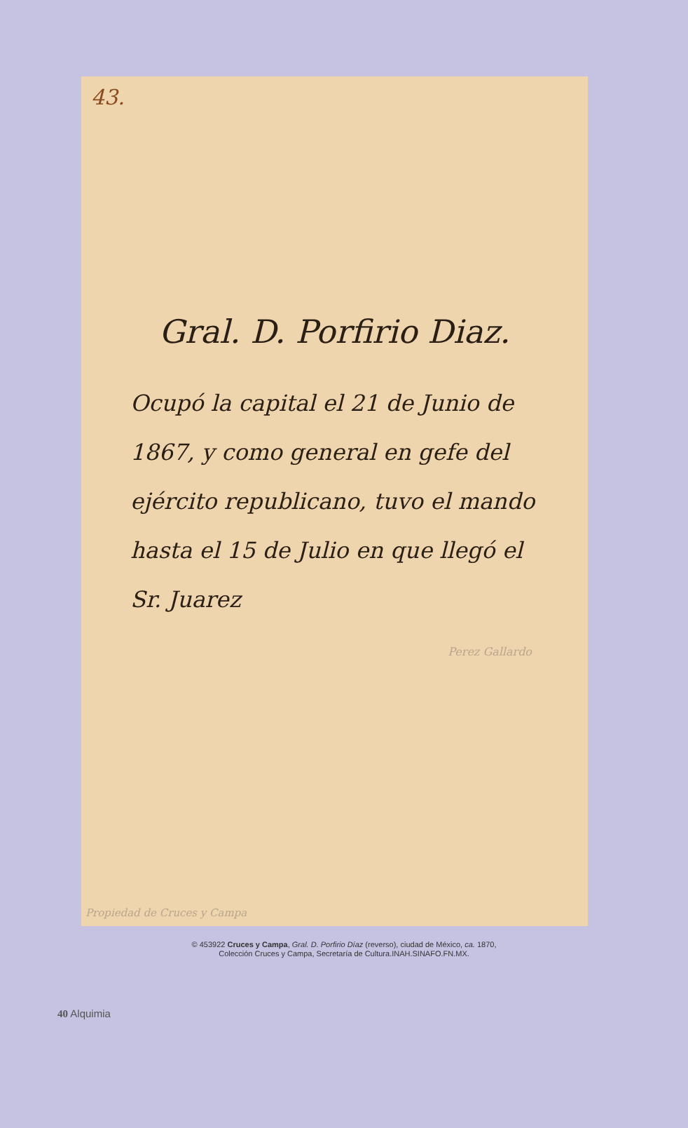43.
Gral. D. Porfirio Diaz.
Ocupó la capital el 21 de Junio de 1867, y como general en gefe del ejército republicano, tuvo el mando hasta el 15 de Julio en que llegó el Sr. Juarez
Perez Gallardo
Propiedad de Cruces y Campa
© 453922 Cruces y Campa, Gral. D. Porfirio Díaz (reverso), ciudad de México, ca. 1870,
Colección Cruces y Campa, Secretaría de Cultura.INAH.SINAFO.FN.MX.
40 Alquimia